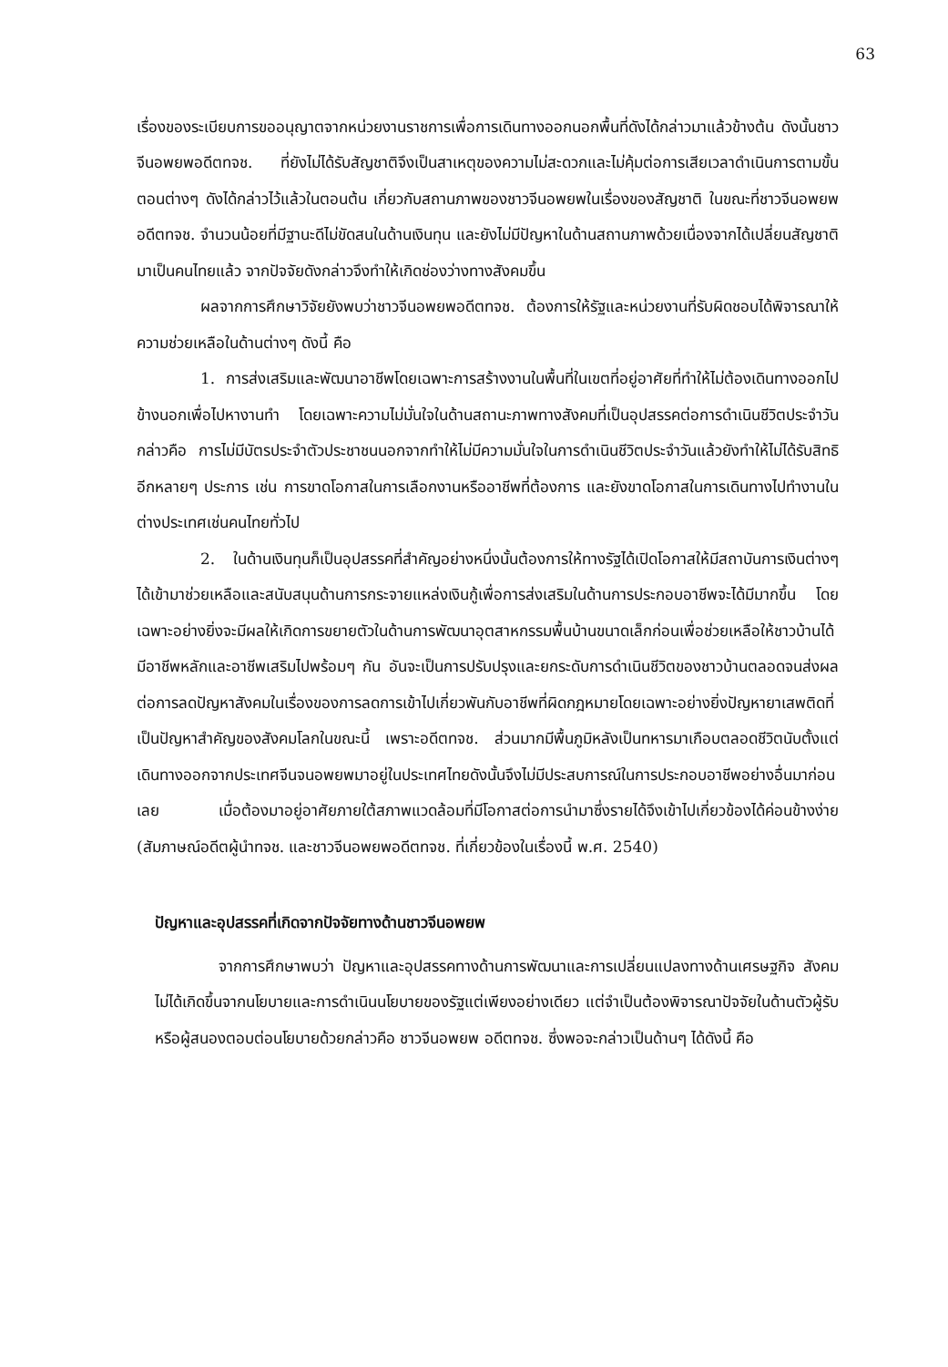63
เรื่องของระเบียบการขออนุญาตจากหน่วยงานราชการเพื่อการเดินทางออกนอกพื้นที่ดังได้กล่าวมาแล้วข้างต้น ดังนั้นชาวจีนอพยพอดีตทจช. ที่ยังไม่ได้รับสัญชาติจึงเป็นสาเหตุของความไม่สะดวกและไม่คุ้มต่อการเสียเวลาดำเนินการตามขั้นตอนต่างๆ ดังได้กล่าวไว้แล้วในตอนต้น เกี่ยวกับสถานภาพของชาวจีนอพยพในเรื่องของสัญชาติ ในขณะที่ชาวจีนอพยพอดีตทจช. จำนวนน้อยที่มีฐานะดีไม่ขัดสนในด้านเงินทุน และยังไม่มีปัญหาในด้านสถานภาพด้วยเนื่องจากได้เปลี่ยนสัญชาติมาเป็นคนไทยแล้ว จากปัจจัยดังกล่าวจึงทำให้เกิดช่องว่างทางสังคมขึ้น
ผลจากการศึกษาวิจัยยังพบว่าชาวจีนอพยพอดีตทจช. ต้องการให้รัฐและหน่วยงานที่รับผิดชอบได้พิจารณาให้ความช่วยเหลือในด้านต่างๆ ดังนี้ คือ
1. การส่งเสริมและพัฒนาอาชีพโดยเฉพาะการสร้างงานในพื้นที่ในเขตที่อยู่อาศัยที่ทำให้ไม่ต้องเดินทางออกไปข้างนอกเพื่อไปหางานทำ โดยเฉพาะความไม่มั่นใจในด้านสถานะภาพทางสังคมที่เป็นอุปสรรคต่อการดำเนินชีวิตประจำวัน กล่าวคือ การไม่มีบัตรประจำตัวประชาชนนอกจากทำให้ไม่มีความมั่นใจในการดำเนินชีวิตประจำวันแล้วยังทำให้ไม่ได้รับสิทธิอีกหลายๆ ประการ เช่น การขาดโอกาสในการเลือกงานหรืออาชีพที่ต้องการ และยังขาดโอกาสในการเดินทางไปทำงานในต่างประเทศเช่นคนไทยทั่วไป
2. ในด้านเงินทุนก็เป็นอุปสรรคที่สำคัญอย่างหนึ่งนั้นต้องการให้ทางรัฐได้เปิดโอกาสให้มีสถาบันการเงินต่างๆ ได้เข้ามาช่วยเหลือและสนับสนุนด้านการกระจายแหล่งเงินกู้เพื่อการส่งเสริมในด้านการประกอบอาชีพจะได้มีมากขึ้น โดยเฉพาะอย่างยิ่งจะมีผลให้เกิดการขยายตัวในด้านการพัฒนาอุตสาหกรรมพื้นบ้านขนาดเล็กก่อนเพื่อช่วยเหลือให้ชาวบ้านได้มีอาชีพหลักและอาชีพเสริมไปพร้อมๆ กัน อันจะเป็นการปรับปรุงและยกระดับการดำเนินชีวิตของชาวบ้านตลอดจนส่งผลต่อการลดปัญหาสังคมในเรื่องของการลดการเข้าไปเกี่ยวพันกับอาชีพที่ผิดกฎหมายโดยเฉพาะอย่างยิ่งปัญหายาเสพติดที่เป็นปัญหาสำคัญของสังคมโลกในขณะนี้ เพราะอดีตทจช. ส่วนมากมีพื้นภูมิหลังเป็นทหารมาเกือบตลอดชีวิตนับตั้งแต่เดินทางออกจากประเทศจีนจนอพยพมาอยู่ในประเทศไทยดังนั้นจึงไม่มีประสบการณ์ในการประกอบอาชีพอย่างอื่นมาก่อนเลย เมื่อต้องมาอยู่อาศัยภายใต้สภาพแวดล้อมที่มีโอกาสต่อการนำมาซึ่งรายได้จึงเข้าไปเกี่ยวข้องได้ค่อนข้างง่าย (สัมภาษณ์อดีตผู้นำทจช. และชาวจีนอพยพอดีตทจช. ที่เกี่ยวข้องในเรื่องนี้ พ.ศ. 2540)
ปัญหาและอุปสรรคที่เกิดจากปัจจัยทางด้านชาวจีนอพยพ
จากการศึกษาพบว่า ปัญหาและอุปสรรคทางด้านการพัฒนาและการเปลี่ยนแปลงทางด้านเศรษฐกิจ สังคมไม่ได้เกิดขึ้นจากนโยบายและการดำเนินนโยบายของรัฐแต่เพียงอย่างเดียว แต่จำเป็นต้องพิจารณาปัจจัยในด้านตัวผู้รับหรือผู้สนองตอบต่อนโยบายด้วยกล่าวคือ ชาวจีนอพยพ อดีตทจช. ซึ่งพอจะกล่าวเป็นด้านๆ ได้ดังนี้ คือ